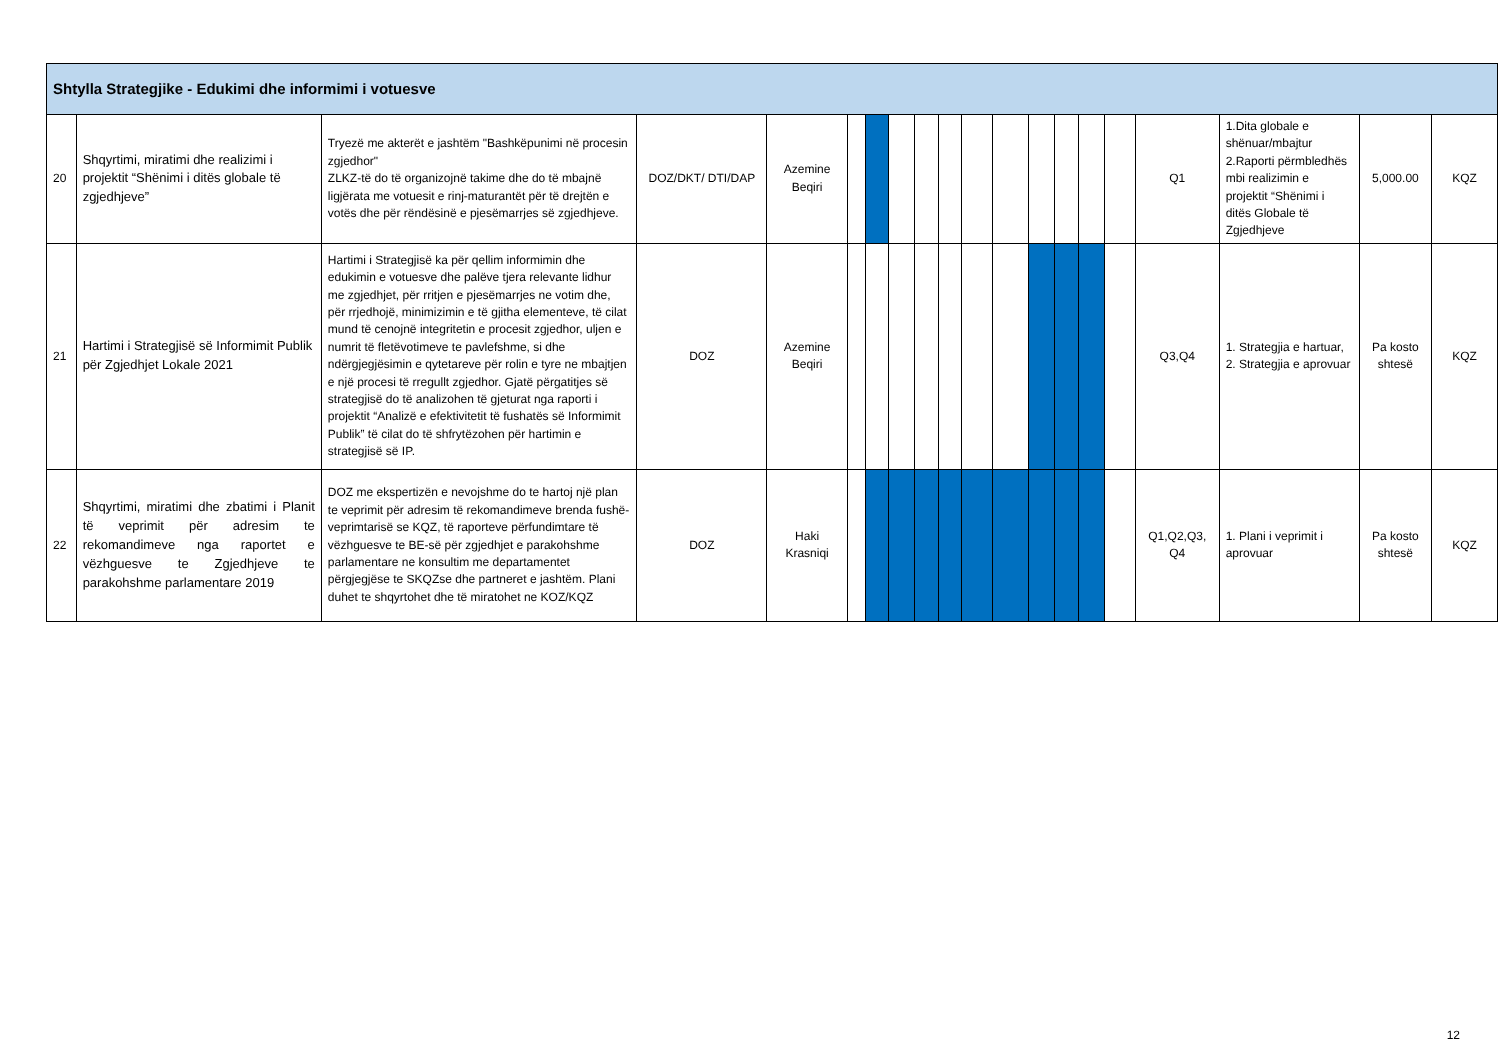| Shtylla Strategjike - Edukimi dhe informimi i votuesve | | | | | | | | | | | | | | | | | | | |
| 20 | Shqyrtimi, miratimi dhe realizimi i projektit “Shënimi i ditës globale të zgjedhjeve” | Tryezë me akterët e jashtëm "Bashkëpunimi në procesin zgjedhor" ZLKZ-të do të organizojnë takime dhe do të mbajnë ligjërata me votuesit e rinj-maturantët për të drejtën e votës dhe për rëndësinë e pjesëmarrjes së zgjedhjeve. | DOZ/DKT/ DTI/DAP | Azemine Beqiri | | | | | | | | | | | | Q1 | 1.Dita globale e shënuar/mbajtur 2.Raporti përmbledhës mbi realizimin e projektit “Shënimi i ditës Globale të Zgjedhjeve | 5,000.00 | KQZ |
| 21 | Hartimi i Strategjisë së Informimit Publik për Zgjedhjet Lokale 2021 | Hartimi i Strategjisë ka për qellim informimin dhe edukimin e votuesve dhe palëve tjera relevante lidhur me zgjedhjet, për rritjen e pjesëmarrjes ne votim dhe, për rrjedhojë, minimizimin e të gjitha elementeve, të cilat mund të cenojnë integritetin e procesit zgjedhor, uljen e numrit të fletëvotimeve te pavlefshme, si dhe ndërgjegjësimin e qytetareve për rolin e tyre ne mbajtjen e një procesi të rregullt zgjedhor. Gjatë përgatitjes së strategjisë do të analizohen të gjeturat nga raporti i projektit “Analizë e efektivitetit të fushatës së Informimit Publik” të cilat do të shfrytëzohen për hartimin e strategjisë së IP. | DOZ | Azemine Beqiri | | | | | | | | | | | | Q3,Q4 | 1. Strategjia e hartuar, 2. Strategjia e aprovuar | Pa kosto shtesë | KQZ |
| 22 | Shqyrtimi, miratimi dhe zbatimi i Planit të veprimit për adresim te rekomandimeve nga raportet e vëzhguesve te Zgjedhjeve te parakohshme parlamentare 2019 | DOZ me ekspertizën e nevojshme do te hartoj një plan te veprimit për adresim të rekomandimeve brenda fushë-veprimtarisë se KQZ, të raporteve përfundimtare të vëzhguesve te BE-së për zgjedhjet e parakohshme parlamentare ne konsultim me departamentet përgjegjëse te SKQZse dhe partneret e jashtëm. Plani duhet te shqyrtohet dhe të miratohet ne KOZ/KQZ | DOZ | Haki Krasniqi | | | | | | | | | | | | Q1,Q2,Q3, Q4 | 1. Plani i veprimit i aprovuar | Pa kosto shtesë | KQZ |
12